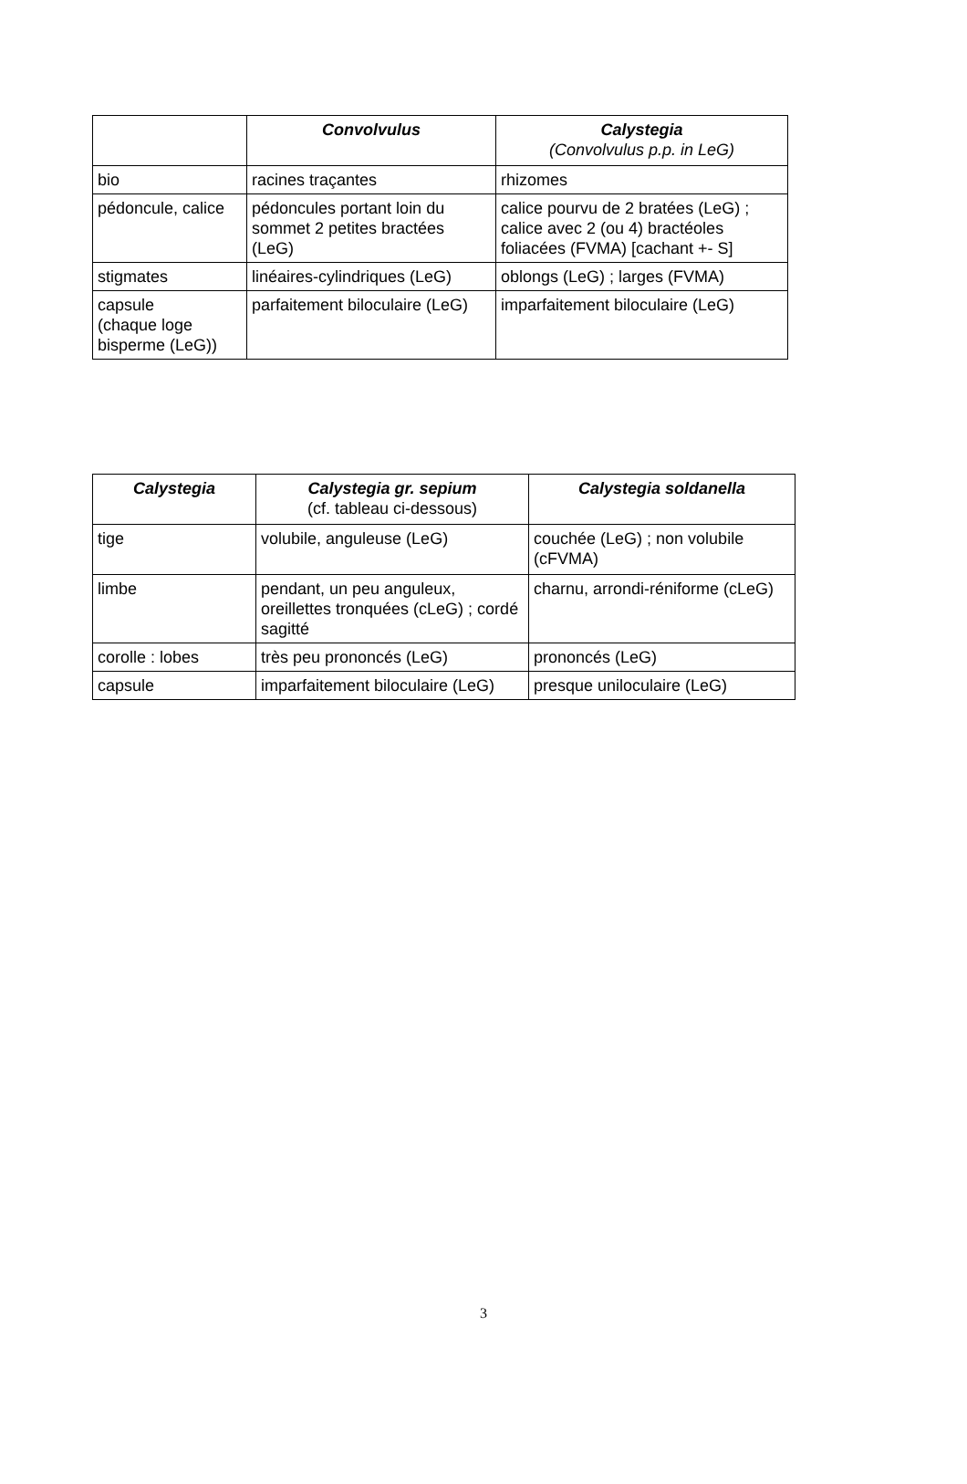| | Convolvulus | Calystegia (Convolvulus p.p. in LeG) |
| --- | --- | --- |
| bio | racines traçantes | rhizomes |
| pédoncule, calice | pédoncules portant loin du sommet 2 petites bractées (LeG) | calice pourvu de 2 bratées (LeG) ; calice avec 2 (ou 4) bractéoles foliacées (FVMA) [cachant +- S] |
| stigmates | linéaires-cylindriques (LeG) | oblongs (LeG) ; larges (FVMA) |
| capsule (chaque loge bisperme (LeG)) | parfaitement biloculaire (LeG) | imparfaitement biloculaire (LeG) |
| Calystegia | Calystegia gr. sepium (cf. tableau ci-dessous) | Calystegia soldanella |
| --- | --- | --- |
| tige | volubile, anguleuse (LeG) | couchée (LeG) ; non volubile (cFVMA) |
| limbe | pendant, un peu anguleux, oreillettes tronquées (cLeG) ; cordé sagitté | charnu, arrondi-réniforme (cLeG) |
| corolle : lobes | très peu prononcés (LeG) | prononcés (LeG) |
| capsule | imparfaitement biloculaire (LeG) | presque uniloculaire (LeG) |
3